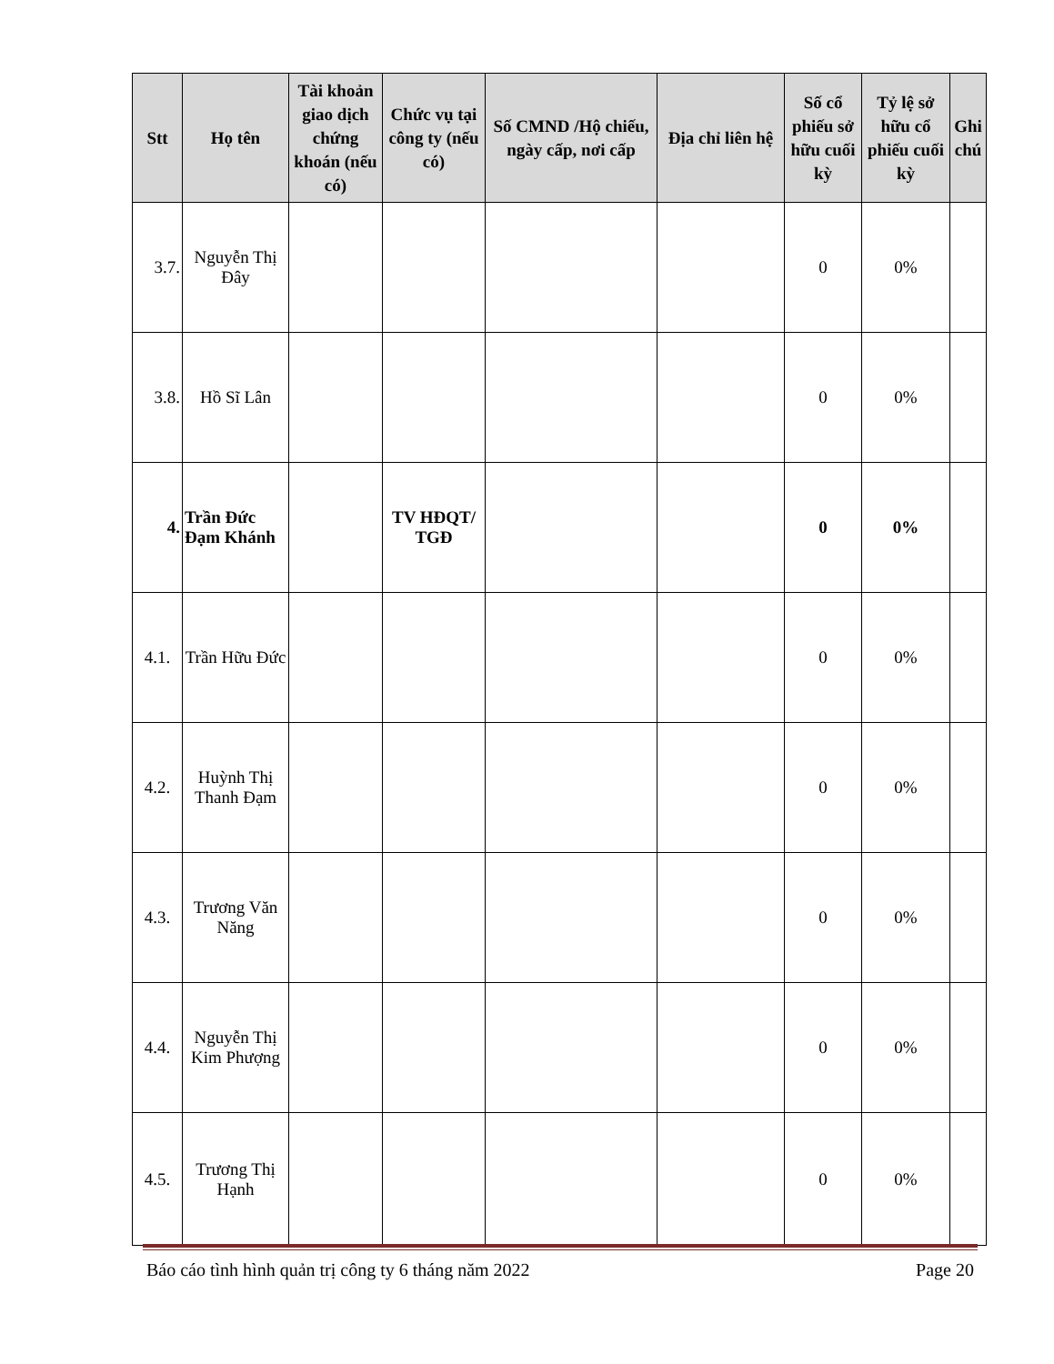| Stt | Họ tên | Tài khoản giao dịch chứng khoán (nếu có) | Chức vụ tại công ty (nếu có) | Số CMND /Hộ chiếu, ngày cấp, nơi cấp | Địa chỉ liên hệ | Số cổ phiếu sở hữu cuối kỳ | Tỷ lệ sở hữu cổ phiếu cuối kỳ | Ghi chú |
| --- | --- | --- | --- | --- | --- | --- | --- | --- |
| 3.7. | Nguyễn Thị Đây | | | | | 0 | 0% | |
| 3.8. | Hồ Sĩ Lân | | | | | 0 | 0% | |
| 4. | Trần Đức Đạm Khánh | | TV HĐQT/ TGĐ | | | 0 | 0% | |
| 4.1. | Trần Hữu Đức | | | | | 0 | 0% | |
| 4.2. | Huỳnh Thị Thanh Đạm | | | | | 0 | 0% | |
| 4.3. | Trương Văn Năng | | | | | 0 | 0% | |
| 4.4. | Nguyễn Thị Kim Phượng | | | | | 0 | 0% | |
| 4.5. | Trương Thị Hạnh | | | | | 0 | 0% | |
Báo cáo tình hình quản trị công ty 6 tháng năm 2022 Page 20